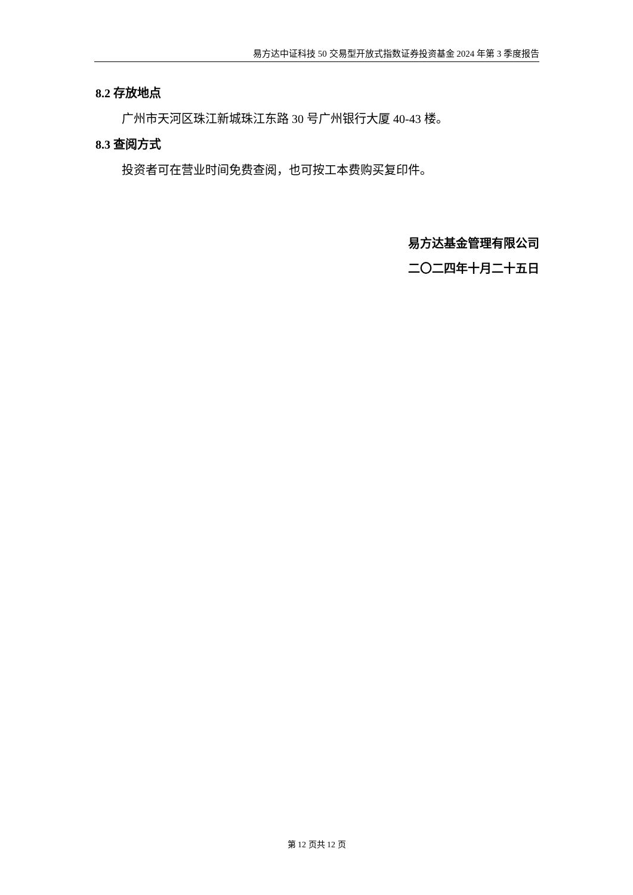易方达中证科技 50 交易型开放式指数证券投资基金 2024 年第 3 季度报告
8.2 存放地点
广州市天河区珠江新城珠江东路 30 号广州银行大厦 40-43 楼。
8.3 查阅方式
投资者可在营业时间免费查阅，也可按工本费购买复印件。
易方达基金管理有限公司
二〇二四年十月二十五日
第 12 页共 12 页